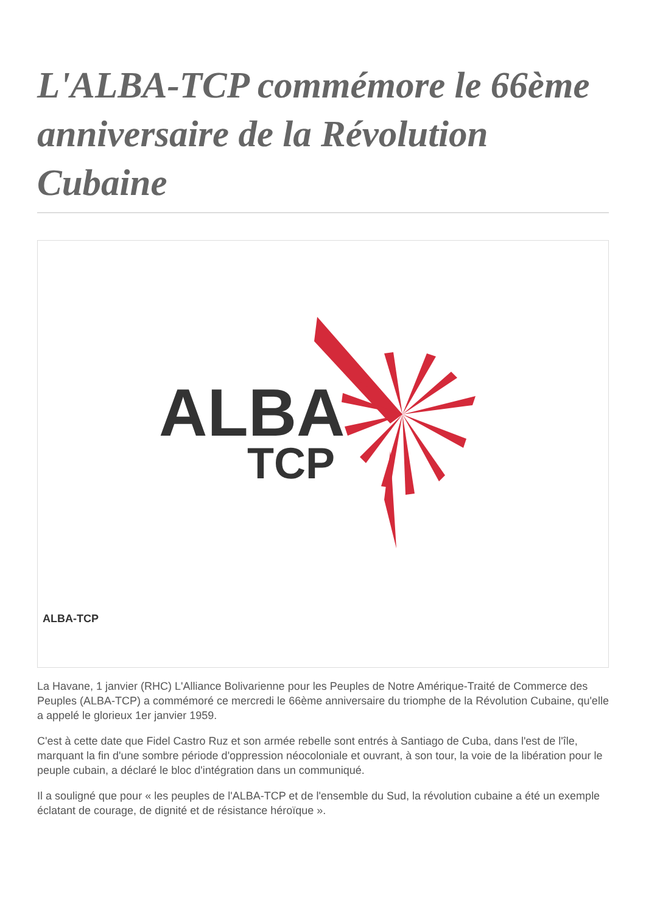L'ALBA-TCP commémore le 66ème anniversaire de la Révolution Cubaine
ALBA
TCP
ALBA-TCP
La Havane, 1 janvier (RHC) L'Alliance Bolivarienne pour les Peuples de Notre Amérique-Traité de Commerce des Peuples (ALBA-TCP) a commémoré ce mercredi le 66ème anniversaire du triomphe de la Révolution Cubaine, qu'elle a appelé le glorieux 1er janvier 1959.
C'est à cette date que Fidel Castro Ruz et son armée rebelle sont entrés à Santiago de Cuba, dans l'est de l'île, marquant la fin d'une sombre période d'oppression néocoloniale et ouvrant, à son tour, la voie de la libération pour le peuple cubain, a déclaré le bloc d'intégration dans un communiqué.
Il a souligné que pour « les peuples de l'ALBA-TCP et de l'ensemble du Sud, la révolution cubaine a été un exemple éclatant de courage, de dignité et de résistance héroïque ».